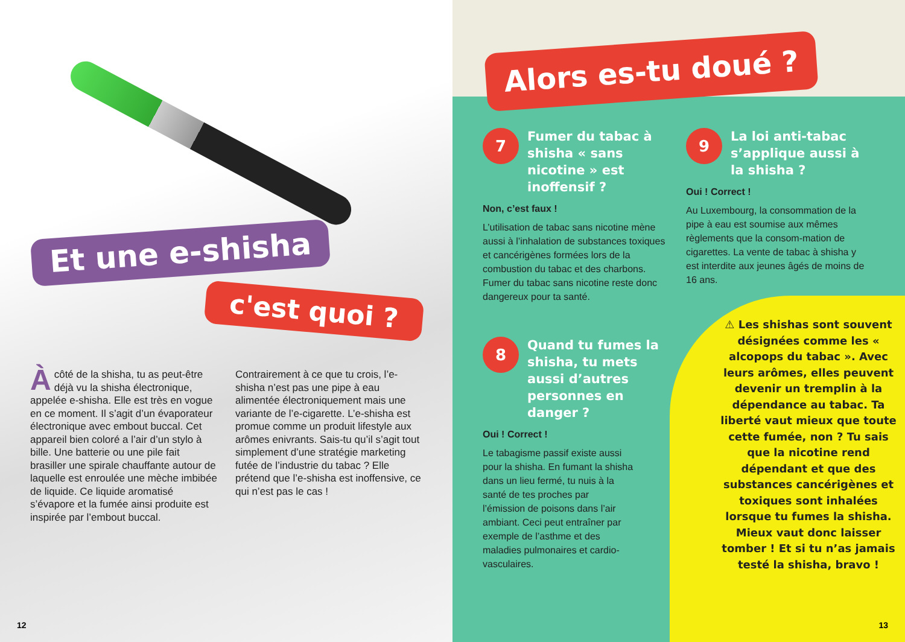Et une e-shisha
c'est quoi ?
Àcôté de la shisha, tu as peut-être déjà vu la shisha électronique, appelée e-shisha. Elle est très en vogue en ce moment. Il s’agit d’un évaporateur électronique avec embout buccal. Cet appareil bien coloré a l’air d’un stylo à bille. Une batterie ou une pile fait brasiller une spirale chauffante autour de laquelle est enroulée une mèche imbibée de liquide. Ce liquide aromatisé s’évapore et la fumée ainsi produite est inspirée par l’embout buccal.
Contrairement à ce que tu crois, l’e-shisha n’est pas une pipe à eau alimentée électroniquement mais une variante de l’e-cigarette. L’e-shisha est promue comme un produit lifestyle aux arômes enivrants. Sais-tu qu’il s’agit tout simplement d’une stratégie marketing futée de l’industrie du tabac ? Elle prétend que l’e-shisha est inoffensive, ce qui n’est pas le cas !
12
Alors es-tu doué ?
7 Fumer du tabac à shisha « sans nicotine » est inoffensif ?
Non, c’est faux !
L’utilisation de tabac sans nicotine mène aussi à l’inhalation de substances toxiques et cancérigènes formées lors de la combustion du tabac et des charbons. Fumer du tabac sans nicotine reste donc dangereux pour ta santé.
9 La loi anti-tabac s’applique aussi à la shisha ?
Oui ! Correct !
Au Luxembourg, la consommation de la pipe à eau est soumise aux mêmes règlements que la consom-mation de cigarettes. La vente de tabac à shisha y est interdite aux jeunes âgés de moins de 16 ans.
8 Quand tu fumes la shisha, tu mets aussi d’autres personnes en danger ?
Oui ! Correct !
Le tabagisme passif existe aussi pour la shisha. En fumant la shisha dans un lieu fermé, tu nuis à la santé de tes proches par l’émission de poisons dans l’air ambiant. Ceci peut entraîner par exemple de l’asthme et des maladies pulmonaires et cardio-vasculaires.
⚠ Les shishas sont souvent désignées comme les « alcopops du tabac ». Avec leurs arômes, elles peuvent devenir un tremplin à la dépendance au tabac. Ta liberté vaut mieux que toute cette fumée, non ? Tu sais que la nicotine rend dépendant et que des substances cancérigènes et toxiques sont inhalées lorsque tu fumes la shisha. Mieux vaut donc laisser tomber ! Et si tu n’as jamais testé la shisha, bravo !
13